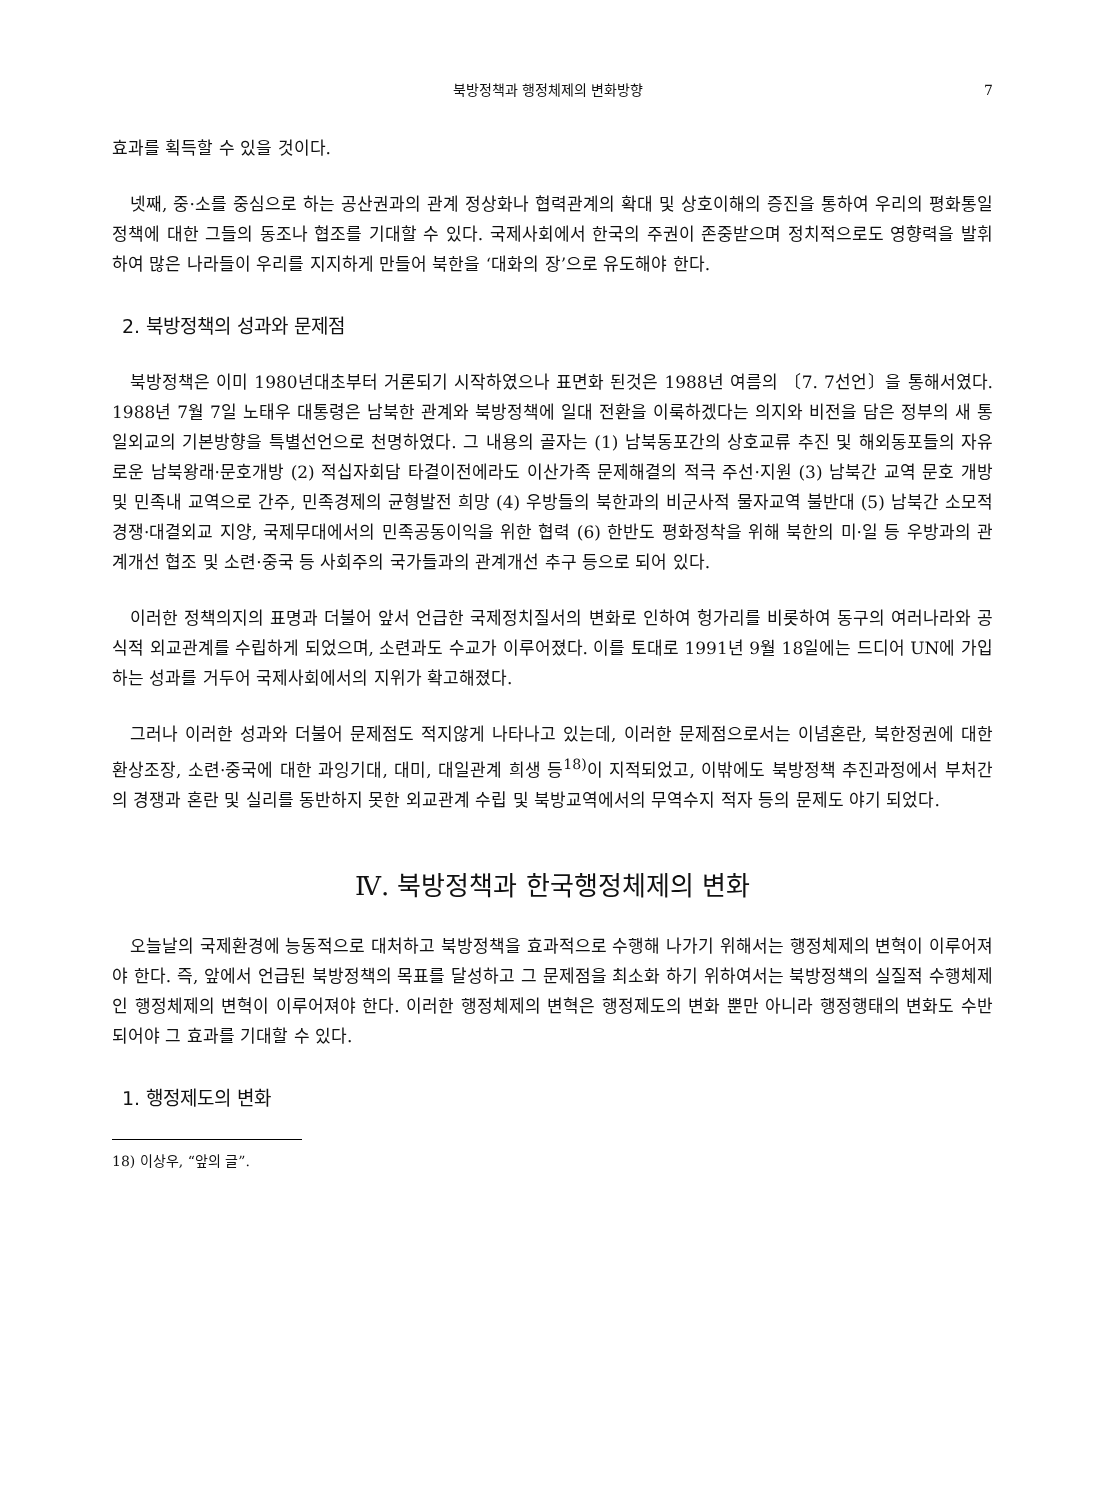북방정책과 행정체제의 변화방향 7
효과를 획득할 수 있을 것이다.
넷째, 중·소를 중심으로 하는 공산권과의 관계 정상화나 협력관계의 확대 및 상호이해의 증진을 통하여 우리의 평화통일 정책에 대한 그들의 동조나 협조를 기대할 수 있다. 국제사회에서 한국의 주권이 존중받으며 정치적으로도 영향력을 발휘하여 많은 나라들이 우리를 지지하게 만들어 북한을 ‘대화의 장’으로 유도해야 한다.
2. 북방정책의 성과와 문제점
북방정책은 이미 1980년대초부터 거론되기 시작하였으나 표면화 된것은 1988년 여름의 〔7. 7선언〕을 통해서였다. 1988년 7월 7일 노태우 대통령은 남북한 관계와 북방정책에 일대 전환을 이룩하겠다는 의지와 비전을 담은 정부의 새 통일외교의 기본방향을 특별선언으로 천명하였다. 그 내용의 골자는 (1) 남북동포간의 상호교류 추진 및 해외동포들의 자유로운 남북왕래·문호개방 (2) 적십자회담 타결이전에라도 이산가족 문제해결의 적극 주선·지원 (3) 남북간 교역 문호 개방 및 민족내 교역으로 간주, 민족경제의 균형발전 희망 (4) 우방들의 북한과의 비군사적 물자교역 불반대 (5) 남북간 소모적 경쟁·대결외교 지양, 국제무대에서의 민족공동이익을 위한 협력 (6) 한반도 평화정착을 위해 북한의 미·일 등 우방과의 관계개선 협조 및 소련·중국 등 사회주의 국가들과의 관계개선 추구 등으로 되어 있다.
이러한 정책의지의 표명과 더불어 앞서 언급한 국제정치질서의 변화로 인하여 헝가리를 비롯하여 동구의 여러나라와 공식적 외교관계를 수립하게 되었으며, 소련과도 수교가 이루어졌다. 이를 토대로 1991년 9월 18일에는 드디어 UN에 가입하는 성과를 거두어 국제사회에서의 지위가 확고해졌다.
그러나 이러한 성과와 더불어 문제점도 적지않게 나타나고 있는데, 이러한 문제점으로서는 이념혼란, 북한정권에 대한 환상조장, 소련·중국에 대한 과잉기대, 대미, 대일관계 희생 등<sup>18)</sup>이 지적되었고, 이밖에도 북방정책 추진과정에서 부처간의 경쟁과 혼란 및 실리를 동반하지 못한 외교관계 수립 및 북방교역에서의 무역수지 적자 등의 문제도 야기 되었다.
Ⅳ. 북방정책과 한국행정체제의 변화
오늘날의 국제환경에 능동적으로 대처하고 북방정책을 효과적으로 수행해 나가기 위해서는 행정체제의 변혁이 이루어져야 한다. 즉, 앞에서 언급된 북방정책의 목표를 달성하고 그 문제점을 최소화 하기 위하여서는 북방정책의 실질적 수행체제인 행정체제의 변혁이 이루어져야 한다. 이러한 행정체제의 변혁은 행정제도의 변화 뿐만 아니라 행정행태의 변화도 수반되어야 그 효과를 기대할 수 있다.
1. 행정제도의 변화
18) 이상우, “앞의 글”.